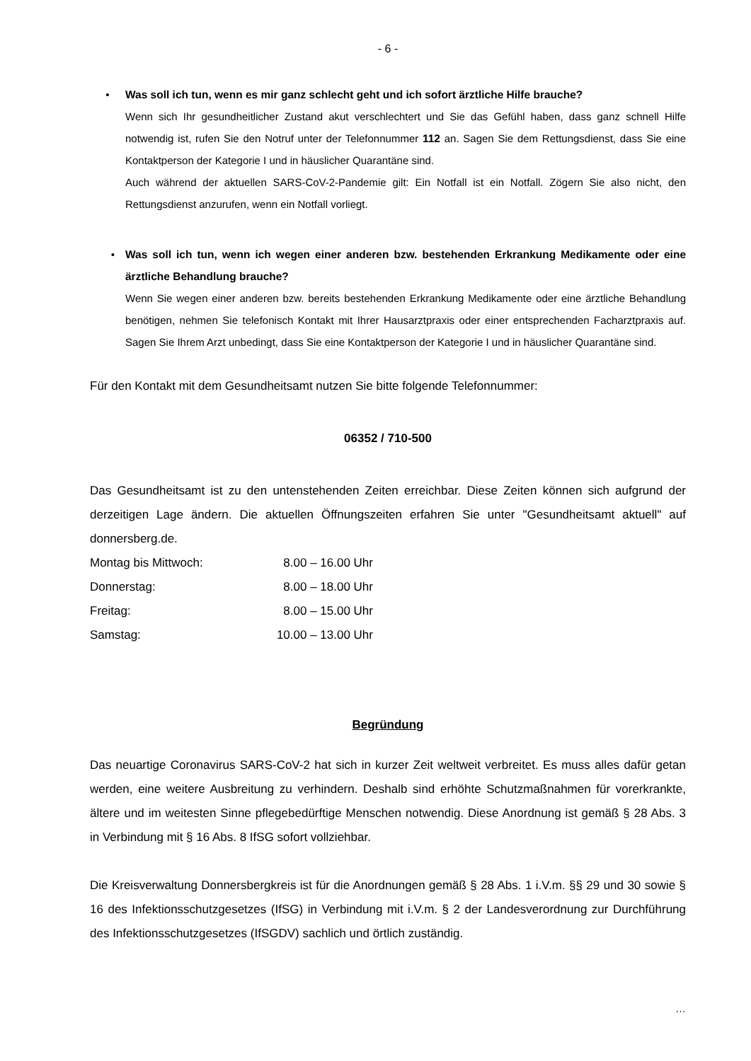- 6 -
• Was soll ich tun, wenn es mir ganz schlecht geht und ich sofort ärztliche Hilfe brauche?
Wenn sich Ihr gesundheitlicher Zustand akut verschlechtert und Sie das Gefühl haben, dass ganz schnell Hilfe notwendig ist, rufen Sie den Notruf unter der Telefonnummer 112 an. Sagen Sie dem Rettungsdienst, dass Sie eine Kontaktperson der Kategorie I und in häuslicher Quarantäne sind.
Auch während der aktuellen SARS-CoV-2-Pandemie gilt: Ein Notfall ist ein Notfall. Zögern Sie also nicht, den Rettungsdienst anzurufen, wenn ein Notfall vorliegt.
• Was soll ich tun, wenn ich wegen einer anderen bzw. bestehenden Erkrankung Medikamente oder eine ärztliche Behandlung brauche?
Wenn Sie wegen einer anderen bzw. bereits bestehenden Erkrankung Medikamente oder eine ärztliche Behandlung benötigen, nehmen Sie telefonisch Kontakt mit Ihrer Hausarztpraxis oder einer entsprechenden Facharztpraxis auf. Sagen Sie Ihrem Arzt unbedingt, dass Sie eine Kontaktperson der Kategorie I und in häuslicher Quarantäne sind.
Für den Kontakt mit dem Gesundheitsamt nutzen Sie bitte folgende Telefonnummer:
06352 / 710-500
Das Gesundheitsamt ist zu den untenstehenden Zeiten erreichbar. Diese Zeiten können sich aufgrund der derzeitigen Lage ändern. Die aktuellen Öffnungszeiten erfahren Sie unter "Gesundheitsamt aktuell" auf donnersberg.de.
| Montag bis Mittwoch: | 8.00 – 16.00 Uhr |
| Donnerstag: | 8.00 – 18.00 Uhr |
| Freitag: | 8.00 – 15.00 Uhr |
| Samstag: | 10.00 – 13.00 Uhr |
Begründung
Das neuartige Coronavirus SARS-CoV-2 hat sich in kurzer Zeit weltweit verbreitet. Es muss alles dafür getan werden, eine weitere Ausbreitung zu verhindern. Deshalb sind erhöhte Schutzmaßnahmen für vorerkrankte, ältere und im weitesten Sinne pflegebedürftige Menschen notwendig. Diese Anordnung ist gemäß § 28 Abs. 3 in Verbindung mit § 16 Abs. 8 IfSG sofort vollziehbar.
Die Kreisverwaltung Donnersbergkreis ist für die Anordnungen gemäß § 28 Abs. 1 i.V.m. §§ 29 und 30 sowie § 16 des Infektionsschutzgesetzes (IfSG) in Verbindung mit i.V.m. § 2 der Landesverordnung zur Durchführung des Infektionsschutzgesetzes (IfSGDV) sachlich und örtlich zuständig.
…